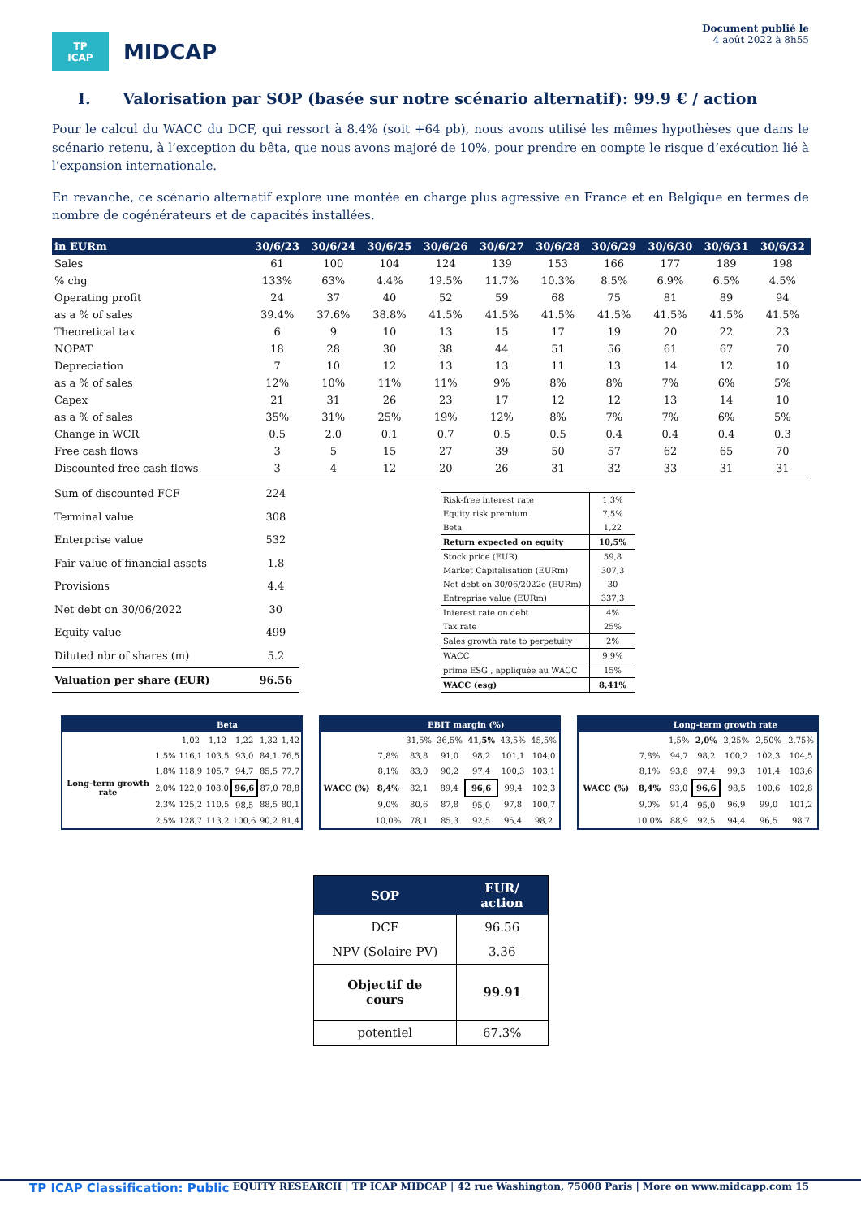TP ICAP
MIDCAP
Document publié le
4 août 2022 à 8h55
I. Valorisation par SOP (basée sur notre scénario alternatif): 99.9 € / action
Pour le calcul du WACC du DCF, qui ressort à 8.4% (soit +64 pb), nous avons utilisé les mêmes hypothèses que dans le scénario retenu, à l’exception du bêta, que nous avons majoré de 10%, pour prendre en compte le risque d’exécution lié à l’expansion internationale.
En revanche, ce scénario alternatif explore une montée en charge plus agressive en France et en Belgique en termes de nombre de cogénérateurs et de capacités installées.
| in EURm | 30/6/23 | 30/6/24 | 30/6/25 | 30/6/26 | 30/6/27 | 30/6/28 | 30/6/29 | 30/6/30 | 30/6/31 | 30/6/32 |
| --- | --- | --- | --- | --- | --- | --- | --- | --- | --- | --- |
| Sales | 61 | 100 | 104 | 124 | 139 | 153 | 166 | 177 | 189 | 198 |
| % chg | 133% | 63% | 4.4% | 19.5% | 11.7% | 10.3% | 8.5% | 6.9% | 6.5% | 4.5% |
| Operating profit | 24 | 37 | 40 | 52 | 59 | 68 | 75 | 81 | 89 | 94 |
| as a % of sales | 39.4% | 37.6% | 38.8% | 41.5% | 41.5% | 41.5% | 41.5% | 41.5% | 41.5% | 41.5% |
| Theoretical tax | 6 | 9 | 10 | 13 | 15 | 17 | 19 | 20 | 22 | 23 |
| NOPAT | 18 | 28 | 30 | 38 | 44 | 51 | 56 | 61 | 67 | 70 |
| Depreciation | 7 | 10 | 12 | 13 | 13 | 11 | 13 | 14 | 12 | 10 |
| as a % of sales | 12% | 10% | 11% | 11% | 9% | 8% | 8% | 7% | 6% | 5% |
| Capex | 21 | 31 | 26 | 23 | 17 | 12 | 12 | 13 | 14 | 10 |
| as a % of sales | 35% | 31% | 25% | 19% | 12% | 8% | 7% | 7% | 6% | 5% |
| Change in WCR | 0.5 | 2.0 | 0.1 | 0.7 | 0.5 | 0.5 | 0.4 | 0.4 | 0.4 | 0.3 |
| Free cash flows | 3 | 5 | 15 | 27 | 39 | 50 | 57 | 62 | 65 | 70 |
| Discounted free cash flows | 3 | 4 | 12 | 20 | 26 | 31 | 32 | 33 | 31 | 31 |
| Sum of discounted FCF | 224 |
| Terminal value | 308 |
| Enterprise value | 532 |
| Fair value of financial assets | 1.8 |
| Provisions | 4.4 |
| Net debt on 30/06/2022 | 30 |
| Equity value | 499 |
| Diluted nbr of shares (m) | 5.2 |
| Valuation per share (EUR) | 96.56 |
| Risk-free interest rate | 1,3% |
| Equity risk premium | 7,5% |
| Beta | 1,22 |
| Return expected on equity | 10,5% |
| Stock price (EUR) | 59,8 |
| Market Capitalisation (EURm) | 307,3 |
| Net debt on 30/06/2022e (EURm) | 30 |
| Entreprise value (EURm) | 337,3 |
| Interest rate on debt | 4% |
| Tax rate | 25% |
| Sales growth rate to perpetuity | 2% |
| WACC | 9,9% |
| prime ESG , appliquée au WACC | 15% |
| WACC (esg) | 8,41% |
| | Beta | | | | | |
| --- | --- | --- | --- | --- | --- | --- |
| | | 1,02 | 1,12 | 1,22 | 1,32 | 1,42 |
| Long-term growth rate | 1,5% | 116,1 | 103,5 | 93,0 | 84,1 | 76,5 |
| | 1,8% | 118,9 | 105,7 | 94,7 | 85,5 | 77,7 |
| | 2,0% | 122,0 | 108,0 | 96,6 | 87,0 | 78,8 |
| | 2,3% | 125,2 | 110,5 | 98,5 | 88,5 | 80,1 |
| | 2,5% | 128,7 | 113,2 | 100,6 | 90,2 | 81,4 |
| | EBIT margin (%) | | | | | |
| --- | --- | --- | --- | --- | --- | --- |
| | | 31,5% | 36,5% | 41,5% | 43,5% | 45,5% |
| WACC (%) | 7,8% | 83,8 | 91,0 | 98,2 | 101,1 | 104,0 |
| | 8,1% | 83,0 | 90,2 | 97,4 | 100,3 | 103,1 |
| | 8,4% | 82,1 | 89,4 | 96,6 | 99,4 | 102,3 |
| | 9,0% | 80,6 | 87,8 | 95,0 | 97,8 | 100,7 |
| | 10,0% | 78,1 | 85,3 | 92,5 | 95,4 | 98,2 |
| | Long-term growth rate | | | | | |
| --- | --- | --- | --- | --- | --- | --- |
| | | 1,5% | 2,0% | 2,25% | 2,50% | 2,75% |
| WACC (%) | 7,8% | 94,7 | 98,2 | 100,2 | 102,3 | 104,5 |
| | 8,1% | 93,8 | 97,4 | 99,3 | 101,4 | 103,6 |
| | 8,4% | 93,0 | 96,6 | 98,5 | 100,6 | 102,8 |
| | 9,0% | 91,4 | 95,0 | 96,9 | 99,0 | 101,2 |
| | 10,0% | 88,9 | 92,5 | 94,4 | 96,5 | 98,7 |
| SOP | EUR/ action |
| --- | --- |
| DCF | 96.56 |
| NPV (Solaire PV) | 3.36 |
| Objectif de cours | 99.91 |
| potentiel | 67.3% |
TP ICAP Classification: Public EQUITY RESEARCH | TP ICAP MIDCAP | 42 rue Washington, 75008 Paris | More on www.midcapp.com 15